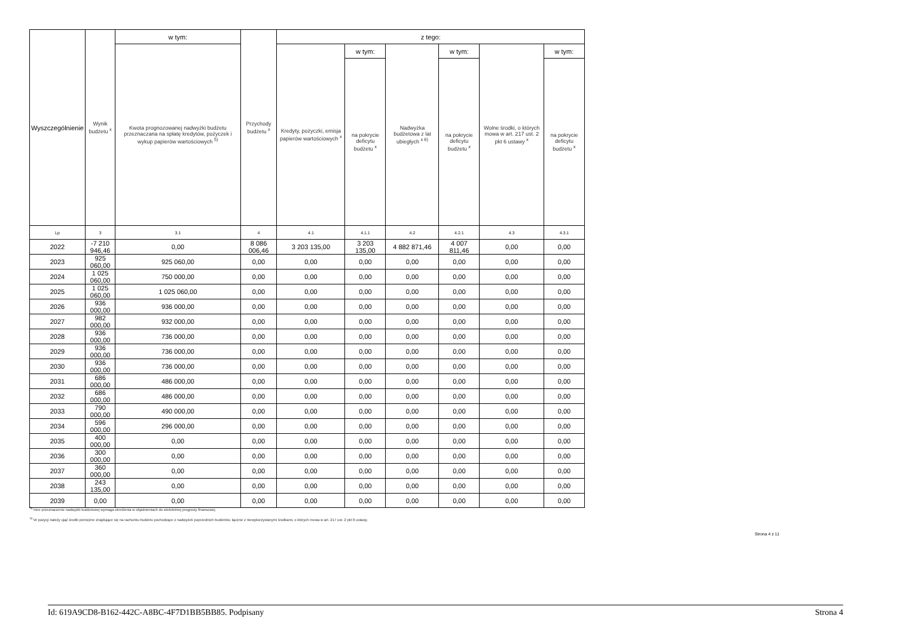| Wyszczególnienie | Wynik budżetu <sup>x</sup> | w tym: | Przychody budżetu <sup>x</sup> | z tego: | | | | | |
| | | Kwota prognozowanej nadwyżki budżetu przeznaczana na spłatę kredytów, pożyczek i wykup papierów wartościowych <sup>5)</sup> | | Kredyty, pożyczki, emisja papierów wartościowych <sup>x</sup> | w tym: | Nadwyżka budżetowa z lat ubiegłych <sup>x 6)</sup> | w tym: | Wolne środki, o których mowa w art. 217 ust. 2 pkt 6 ustawy <sup>x</sup> | w tym: |
| | | | | | na pokrycie deficytu budżetu <sup>x</sup> | | na pokrycie deficytu budżetu <sup>x</sup> | | na pokrycie deficytu budżetu <sup>x</sup> |
| Lp | 3 | 3.1 | 4 | 4.1 | 4.1.1 | 4.2 | 4.2.1 | 4.3 | 4.3.1 |
| 2022 | -7 210 946,46 | 0,00 | 8 086 006,46 | 3 203 135,00 | 3 203 135,00 | 4 882 871,46 | 4 007 811,46 | 0,00 | 0,00 |
| 2023 | 925 060,00 | 925 060,00 | 0,00 | 0,00 | 0,00 | 0,00 | 0,00 | 0,00 | 0,00 |
| 2024 | 1 025 060,00 | 750 000,00 | 0,00 | 0,00 | 0,00 | 0,00 | 0,00 | 0,00 | 0,00 |
| 2025 | 1 025 060,00 | 1 025 060,00 | 0,00 | 0,00 | 0,00 | 0,00 | 0,00 | 0,00 | 0,00 |
| 2026 | 936 000,00 | 936 000,00 | 0,00 | 0,00 | 0,00 | 0,00 | 0,00 | 0,00 | 0,00 |
| 2027 | 982 000,00 | 932 000,00 | 0,00 | 0,00 | 0,00 | 0,00 | 0,00 | 0,00 | 0,00 |
| 2028 | 936 000,00 | 736 000,00 | 0,00 | 0,00 | 0,00 | 0,00 | 0,00 | 0,00 | 0,00 |
| 2029 | 936 000,00 | 736 000,00 | 0,00 | 0,00 | 0,00 | 0,00 | 0,00 | 0,00 | 0,00 |
| 2030 | 936 000,00 | 736 000,00 | 0,00 | 0,00 | 0,00 | 0,00 | 0,00 | 0,00 | 0,00 |
| 2031 | 686 000,00 | 486 000,00 | 0,00 | 0,00 | 0,00 | 0,00 | 0,00 | 0,00 | 0,00 |
| 2032 | 686 000,00 | 486 000,00 | 0,00 | 0,00 | 0,00 | 0,00 | 0,00 | 0,00 | 0,00 |
| 2033 | 790 000,00 | 490 000,00 | 0,00 | 0,00 | 0,00 | 0,00 | 0,00 | 0,00 | 0,00 |
| 2034 | 596 000,00 | 296 000,00 | 0,00 | 0,00 | 0,00 | 0,00 | 0,00 | 0,00 | 0,00 |
| 2035 | 400 000,00 | 0,00 | 0,00 | 0,00 | 0,00 | 0,00 | 0,00 | 0,00 | 0,00 |
| 2036 | 300 000,00 | 0,00 | 0,00 | 0,00 | 0,00 | 0,00 | 0,00 | 0,00 | 0,00 |
| 2037 | 360 000,00 | 0,00 | 0,00 | 0,00 | 0,00 | 0,00 | 0,00 | 0,00 | 0,00 |
| 2038 | 243 135,00 | 0,00 | 0,00 | 0,00 | 0,00 | 0,00 | 0,00 | 0,00 | 0,00 |
| 2039 | 0,00 | 0,00 | 0,00 | 0,00 | 0,00 | 0,00 | 0,00 | 0,00 | 0,00 |
<sup>5)</sup> Inne przeznaczenie nadwyżki budżetowej wymaga określenia w objaśnieniach do wieloletniej prognozy finansowej.
<sup>6)</sup> W pozycji należy ująć środki pieniężne znajdujące się na rachunku budżetu pochodzące z nadwyżek poprzednich budżetów, łącznie z niewykorzystanymi środkami, o których mowa w art. 217 ust. 2 pkt 8 ustawy.
Strona 4 z 11
Id: 619A9CD8-B162-442C-A8BC-4F7D1BB5BB85. Podpisany Strona 4